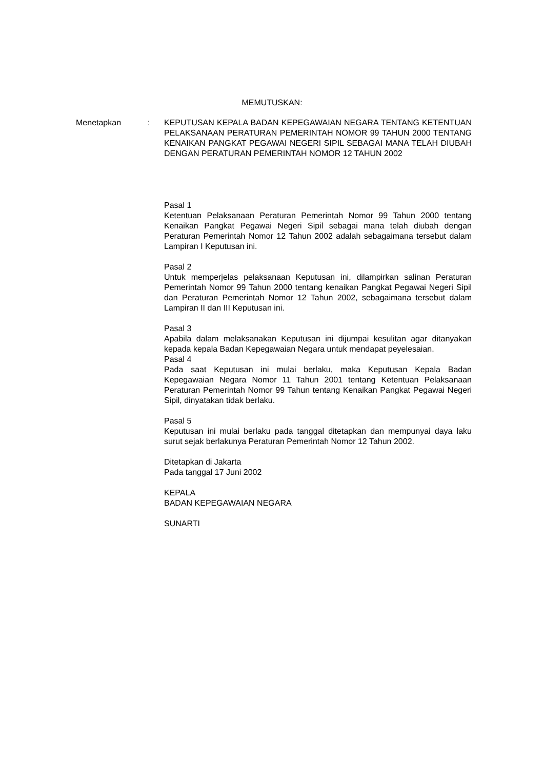MEMUTUSKAN:
Menetapkan : KEPUTUSAN KEPALA BADAN KEPEGAWAIAN NEGARA TENTANG KETENTUAN PELAKSANAAN PERATURAN PEMERINTAH NOMOR 99 TAHUN 2000 TENTANG KENAIKAN PANGKAT PEGAWAI NEGERI SIPIL SEBAGAI MANA TELAH DIUBAH DENGAN PERATURAN PEMERINTAH NOMOR 12 TAHUN 2002
Pasal 1
Ketentuan Pelaksanaan Peraturan Pemerintah Nomor 99 Tahun 2000 tentang Kenaikan Pangkat Pegawai Negeri Sipil sebagai mana telah diubah dengan Peraturan Pemerintah Nomor 12 Tahun 2002 adalah sebagaimana tersebut dalam Lampiran I Keputusan ini.
Pasal 2
Untuk memperjelas pelaksanaan Keputusan ini, dilampirkan salinan Peraturan Pemerintah Nomor 99 Tahun 2000 tentang kenaikan Pangkat Pegawai Negeri Sipil dan Peraturan Pemerintah Nomor 12 Tahun 2002, sebagaimana tersebut dalam Lampiran II dan III Keputusan ini.
Pasal 3
Apabila dalam melaksanakan Keputusan ini dijumpai kesulitan agar ditanyakan kepada kepala Badan Kepegawaian Negara untuk mendapat peyelesaian.
Pasal 4
Pada saat Keputusan ini mulai berlaku, maka Keputusan Kepala Badan Kepegawaian Negara Nomor 11 Tahun 2001 tentang Ketentuan Pelaksanaan Peraturan Pemerintah Nomor 99 Tahun tentang Kenaikan Pangkat Pegawai Negeri Sipil, dinyatakan tidak berlaku.
Pasal 5
Keputusan ini mulai berlaku pada tanggal ditetapkan dan mempunyai daya laku surut sejak berlakunya Peraturan Pemerintah Nomor 12 Tahun 2002.
Ditetapkan di Jakarta
Pada tanggal 17 Juni 2002
KEPALA
BADAN KEPEGAWAIAN NEGARA
SUNARTI